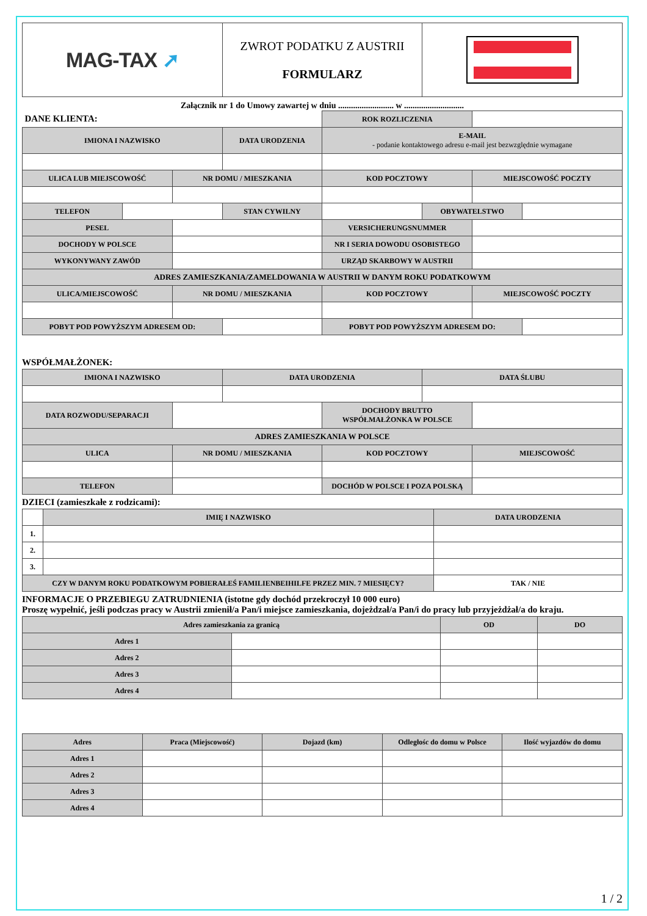| MAG-TAX ➚ | ZWROT PODATKU Z AUSTRII FORMULARZ | |
Załącznik nr 1 do Umowy zawartej w dniu .......................... w ............................
| DANE KLIENTA: | | | | ROK ROZLICZENIA | | | |
| IMIONA I NAZWISKO | | | DATA URODZENIA | E-MAIL - podanie kontaktowego adresu e-mail jest bezwzględnie wymagane | | | |
| ULICA LUB MIEJSCOWOŚĆ | | NR DOMU / MIESZKANIA | | KOD POCZTOWY | | MIEJSCOWOŚĆ POCZTY | |
| TELEFON | | | STAN CYWILNY | | OBYWATELSTWO | | |
| PESEL | | | | VERSICHERUNGSNUMMER | | | |
| DOCHODY W POLSCE | | | | NR I SERIA DOWODU OSOBISTEGO | | | |
| WYKONYWANY ZAWÓD | | | | URZĄD SKARBOWY W AUSTRII | | | |
| ADRES ZAMIESZKANIA/ZAMELDOWANIA W AUSTRII W DANYM ROKU PODATKOWYM | | | | | | | |
| ULICA/MIEJSCOWOŚĆ | | NR DOMU / MIESZKANIA | | KOD POCZTOWY | | MIEJSCOWOŚĆ POCZTY | |
| POBYT POD POWYŻSZYM ADRESEM OD: | | | | POBYT POD POWYŻSZYM ADRESEM DO: | | | |
WSPÓŁMAŁŻONEK:
| IMIONA I NAZWISKO | | DATA URODZENIA | | DATA ŚLUBU | |
| --- | --- | --- | --- | --- | --- |
| DATA ROZWODU/SEPARACJI | | | DOCHODY BRUTTO WSPÓŁMAŁŻONKA W POLSCE | | |
| ADRES ZAMIESZKANIA W POLSCE | | | | | |
| ULICA | NR DOMU / MIESZKANIA | | KOD POCZTOWY | | MIEJSCOWOŚĆ |
| TELEFON | | | DOCHÓD W POLSCE I POZA POLSKĄ | | |
DZIECI (zamieszkałe z rodzicami):
| | IMIĘ I NAZWISKO | DATA URODZENIA |
| 1. | | |
| 2. | | |
| 3. | | |
| CZY W DANYM ROKU PODATKOWYM POBIERAŁEŚ FAMILIENBEIHILFE PRZEZ MIN. 7 MIESIĘCY? | | TAK / NIE |
INFORMACJE O PRZEBIEGU ZATRUDNIENIA (istotne gdy dochód przekroczył 10 000 euro)
Proszę wypełnić, jeśli podczas pracy w Austrii zmienił/a Pan/i miejsce zamieszkania, dojeżdzał/a Pan/i do pracy lub przyjeżdżał/a do kraju.
| Adres zamieszkania za granicą | | OD | DO |
| --- | --- | --- | --- |
| Adres 1 | | | |
| Adres 2 | | | |
| Adres 3 | | | |
| Adres 4 | | | |
| Adres | Praca (Miejscowość) | Dojazd (km) | Odległośc do domu w Polsce | Ilość wyjazdów do domu |
| --- | --- | --- | --- | --- |
| Adres 1 | | | | |
| Adres 2 | | | | |
| Adres 3 | | | | |
| Adres 4 | | | | |
1 / 2